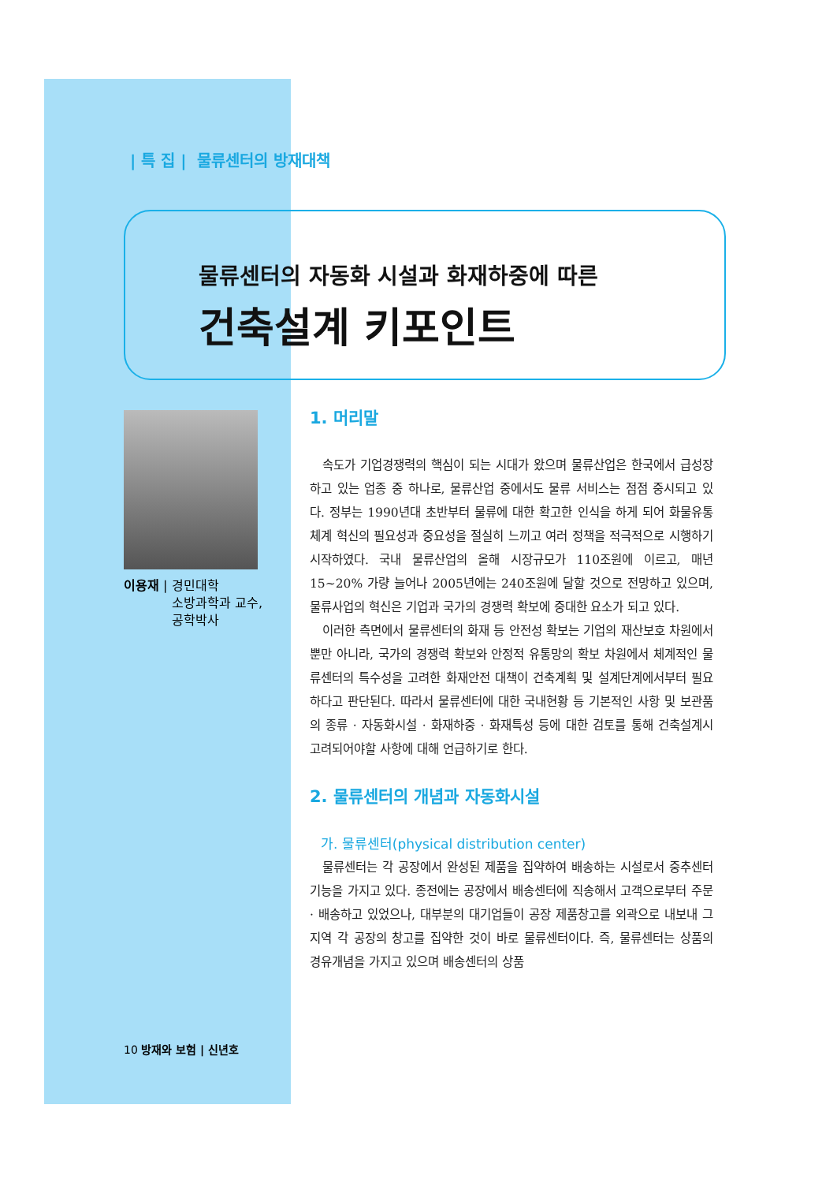| 특 집 | 물류센터의 방재대책
물류센터의 자동화 시설과 화재하중에 따른
건축설계 키포인트
이용재 | 경민대학
소방과학과 교수,
공학박사
1. 머리말
속도가 기업경쟁력의 핵심이 되는 시대가 왔으며 물류산업은 한국에서 급성장하고 있는 업종 중 하나로, 물류산업 중에서도 물류 서비스는 점점 중시되고 있다. 정부는 1990년대 초반부터 물류에 대한 확고한 인식을 하게 되어 화물유통체계 혁신의 필요성과 중요성을 절실히 느끼고 여러 정책을 적극적으로 시행하기 시작하였다. 국내 물류산업의 올해 시장규모가 110조원에 이르고, 매년 15~20% 가량 늘어나 2005년에는 240조원에 달할 것으로 전망하고 있으며, 물류사업의 혁신은 기업과 국가의 경쟁력 확보에 중대한 요소가 되고 있다.
이러한 측면에서 물류센터의 화재 등 안전성 확보는 기업의 재산보호 차원에서 뿐만 아니라, 국가의 경쟁력 확보와 안정적 유통망의 확보 차원에서 체계적인 물류센터의 특수성을 고려한 화재안전 대책이 건축계획 및 설계단계에서부터 필요하다고 판단된다. 따라서 물류센터에 대한 국내현황 등 기본적인 사항 및 보관품의 종류 · 자동화시설 · 화재하중 · 화재특성 등에 대한 검토를 통해 건축설계시 고려되어야할 사항에 대해 언급하기로 한다.
2. 물류센터의 개념과 자동화시설
가. 물류센터(physical distribution center)
물류센터는 각 공장에서 완성된 제품을 집약하여 배송하는 시설로서 중추센터 기능을 가지고 있다. 종전에는 공장에서 배송센터에 직송해서 고객으로부터 주문 · 배송하고 있었으나, 대부분의 대기업들이 공장 제품창고를 외곽으로 내보내 그 지역 각 공장의 창고를 집약한 것이 바로 물류센터이다. 즉, 물류센터는 상품의 경유개념을 가지고 있으며 배송센터의 상품
10 방재와 보험 | 신년호